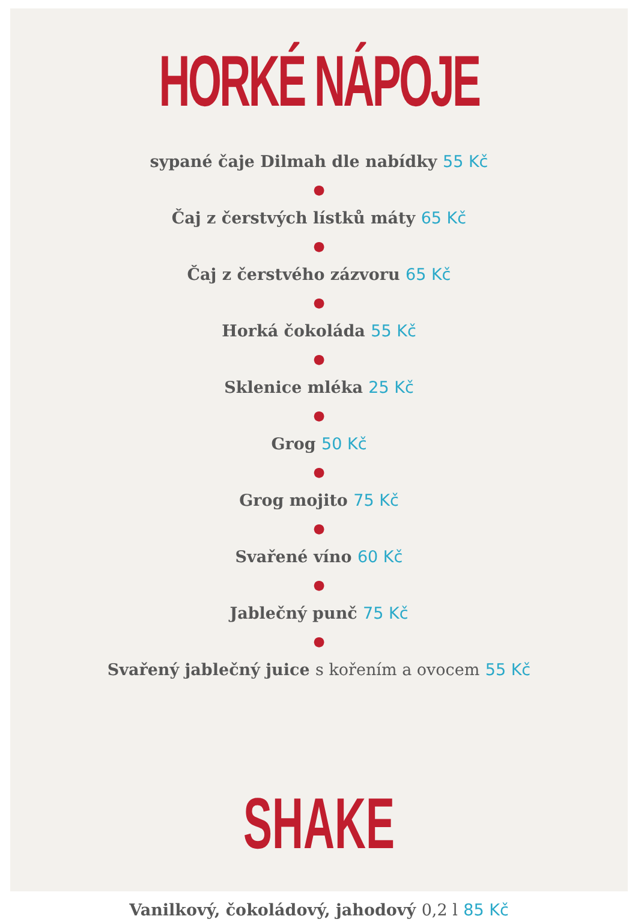HORKÉ NÁPOJE
sypané čaje Dilmah dle nabídky 55 Kč
●
Čaj z čerstvých lístků máty 65 Kč
●
Čaj z čerstvého zázvoru 65 Kč
●
Horká čokoláda 55 Kč
●
Sklenice mléka 25 Kč
●
Grog 50 Kč
●
Grog mojito 75 Kč
●
Svařené víno 60 Kč
●
Jablečný punč 75 Kč
●
Svařený jablečný juice s kořením a ovocem 55 Kč
SHAKE
Vanilkový, čokoládový, jahodový 0,2 l 85 Kč